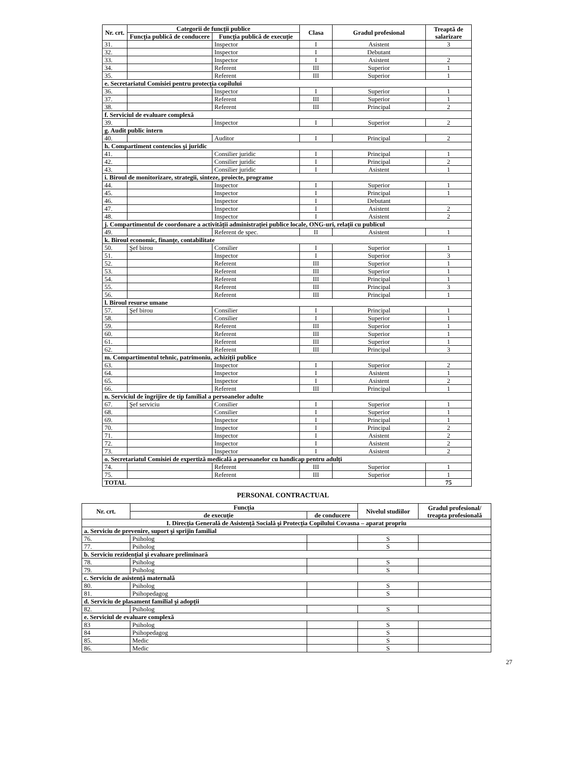| Nr. crt. | Categorii de funcții publice | | Clasa | Gradul profesional | Treaptă de salarizare |
| --- | --- | --- | --- | --- | --- |
| | Funcția publică de conducere | Funcția publică de execuție | | | |
| 31. | | Inspector | I | Asistent | 3 |
| 32. | | Inspector | I | Debutant | |
| 33. | | Inspector | I | Asistent | 2 |
| 34. | | Referent | III | Superior | 1 |
| 35. | | Referent | III | Superior | 1 |
| e. Secretariatul Comisiei pentru protecția copilului | | | | | |
| 36. | | Inspector | I | Superior | 1 |
| 37. | | Referent | III | Superior | 1 |
| 38. | | Referent | III | Principal | 2 |
| f. Serviciul de evaluare complexă | | | | | |
| 39. | | Inspector | I | Superior | 2 |
| g. Audit public intern | | | | | |
| 40. | | Auditor | I | Principal | 2 |
| h. Compartiment contencios şi juridic | | | | | |
| 41. | | Consilier juridic | I | Principal | 1 |
| 42. | | Consilier juridic | I | Principal | 2 |
| 43. | | Consilier juridic | I | Asistent | 1 |
| i. Biroul de monitorizare, strategii, sinteze, proiecte, programe | | | | | |
| 44. | | Inspector | I | Superior | 1 |
| 45. | | Inspector | I | Principal | 1 |
| 46. | | Inspector | I | Debutant | |
| 47. | | Inspector | I | Asistent | 2 |
| 48. | | Inspector | I | Asistent | 2 |
| j. Compartimentul de coordonare a activității administrației publice locale, ONG-uri, relații cu publicul | | | | | |
| 49. | | Referent de spec. | II | Asistent | 1 |
| k. Biroul economic, finanțe, contabilitate | | | | | |
| 50. | Şef birou | Consilier | I | Superior | 1 |
| 51. | | Inspector | I | Superior | 3 |
| 52. | | Referent | III | Superior | 1 |
| 53. | | Referent | III | Superior | 1 |
| 54. | | Referent | III | Principal | 1 |
| 55. | | Referent | III | Principal | 3 |
| 56. | | Referent | III | Principal | 1 |
| l. Biroul resurse umane | | | | | |
| 57. | Şef birou | Consilier | I | Principal | 1 |
| 58. | | Consilier | I | Superior | 1 |
| 59. | | Referent | III | Superior | 1 |
| 60. | | Referent | III | Superior | 1 |
| 61. | | Referent | III | Superior | 1 |
| 62. | | Referent | III | Principal | 3 |
| m. Compartimentul tehnic, patrimoniu, achiziții publice | | | | | |
| 63. | | Inspector | I | Superior | 2 |
| 64. | | Inspector | I | Asistent | 1 |
| 65. | | Inspector | I | Asistent | 2 |
| 66. | | Referent | III | Principal | 1 |
| n. Serviciul de îngrijire de tip familial a persoanelor adulte | | | | | |
| 67. | Şef serviciu | Consilier | I | Superior | 1 |
| 68. | | Consilier | I | Superior | 1 |
| 69. | | Inspector | I | Principal | 1 |
| 70. | | Inspector | I | Principal | 2 |
| 71. | | Inspector | I | Asistent | 2 |
| 72. | | Inspector | I | Asistent | 2 |
| 73. | | Inspector | I | Asistent | 2 |
| o. Secretariatul Comisiei de expertiză medicală a persoanelor cu handicap pentru adulți | | | | | |
| 74. | | Referent | III | Superior | 1 |
| 75. | | Referent | III | Superior | 1 |
| TOTAL | | | | | 75 |
PERSONAL CONTRACTUAL
| Nr. crt. | Funcția | | Nivelul studiilor | Gradul profesional/ treapta profesională |
| --- | --- | --- | --- | --- |
| | de execuție | de conducere | | |
| I. Direcția Generală de Asistență Socială şi Protecția Copilului Covasna – aparat propriu | | | | |
| a. Serviciu de prevenire, suport şi sprijin familial | | | | |
| 76. | Psiholog | | S | |
| 77. | Psiholog | | S | |
| b. Serviciu rezidențial şi evaluare preliminară | | | | |
| 78. | Psiholog | | S | |
| 79. | Psiholog | | S | |
| c. Serviciu de asistență maternală | | | | |
| 80. | Psiholog | | S | |
| 81. | Psihopedagog | | S | |
| d. Serviciu de plasament familial şi adopții | | | | |
| 82. | Psiholog | | S | |
| e. Serviciul de evaluare complexă | | | | |
| 83 | Psiholog | | S | |
| 84 | Psihopedagog | | S | |
| 85. | Medic | | S | |
| 86. | Medic | | S | |
27